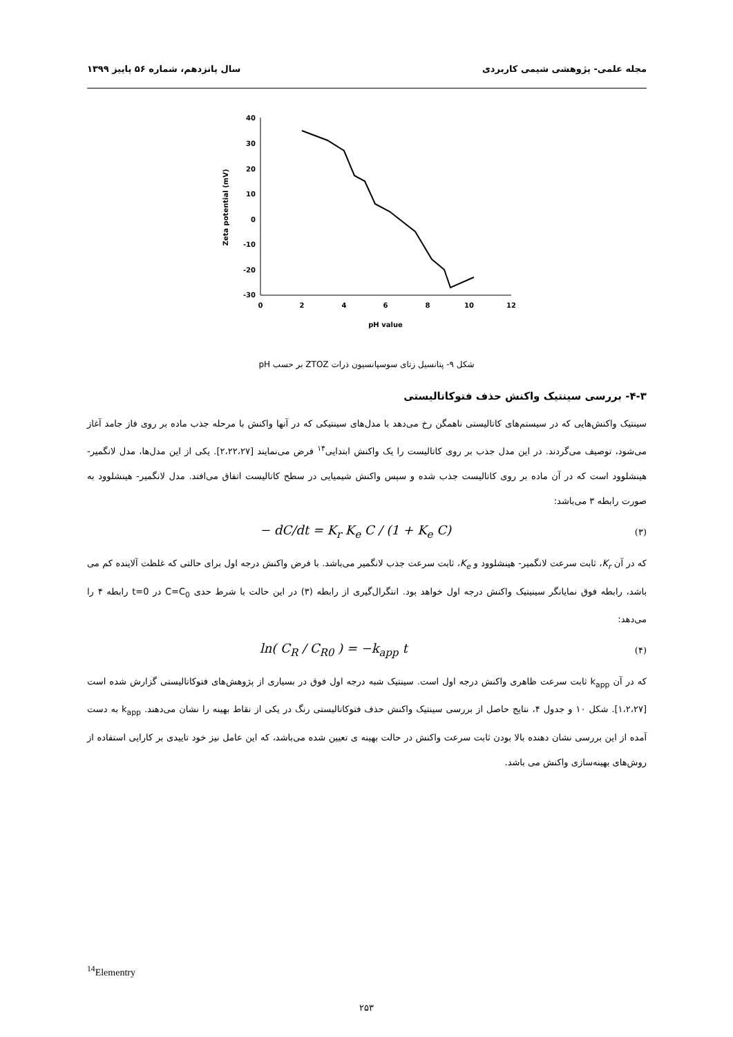مجله علمی- پژوهشی شیمی کاربردی سال پانزدهم، شماره ۵۶ پاییز ۱۳۹۹
40
30
20
10
0
-10
-20
-30
0
2
4
6
8
10
12
pH value
Zeta potential (mV)
شکل ۹- پتانسیل زتای سوسپانسیون ذرات ZTOZ بر حسب pH
۴-۳- بررسی سینتیک واکنش حذف فتوکاتالیستی
سینتیک واکنش‌هایی که در سیستم‌های کاتالیستی ناهمگن رخ می‌دهد با مدل‌های سینتیکی که در آنها واکنش با مرحله جذب ماده بر روی فاز جامد آغاز می‌شود، توصیف می‌گردند. در این مدل جذب بر روی کاتالیست را یک واکنش ابتدایی<sup>۱۴</sup> فرض می‌نمایند [۲،۲۲،۲۷]. یکی از این مدل‌ها، مدل لانگمیر- هینشلوود است که در آن ماده بر روی کاتالیست جذب شده و سپس واکنش شیمیایی در سطح کاتالیست اتفاق می‌افتد. مدل لانگمیر- هینشلوود به صورت رابطه ۳ می‌باشد:
− dC/dt = K<sub>r</sub> K<sub>e</sub> C / (1 + K<sub>e</sub> C) (۳)
که در آن K<sub>r</sub>، ثابت سرعت لانگمیر- هینشلوود و K<sub>e</sub>، ثابت سرعت جذب لانگمیر می‌باشد. با فرض واکنش درجه اول برای حالتی که غلظت آلاینده کم می باشد، رابطه فوق نمایانگر سینیتیک واکنش درجه اول خواهد بود. انتگرال‌گیری از رابطه (۳) در این حالت با شرط حدی C=C<sub>0</sub> در t=0 رابطه ۴ را می‌دهد:
ln( C<sub>R</sub> / C<sub>R0</sub> ) = −k<sub>app</sub> t (۴)
که در آن k<sub>app</sub> ثابت سرعت ظاهری واکنش درجه اول است. سینتیک شبه درجه اول فوق در بسیاری از پژوهش‌های فتوکاتالیستی گزارش شده است [۱،۲،۲۷]. شکل ۱۰ و جدول ۴، نتایج حاصل از بررسی سینتیک واکنش حذف فتوکاتالیستی رنگ در یکی از نقاط بهینه را نشان می‌دهند. k<sub>app</sub> به دست آمده از این بررسی نشان دهنده بالا بودن ثابت سرعت واکنش در حالت بهینه ی تعیین شده می‌باشد، که این عامل نیز خود تاییدی بر کارایی استفاده از روش‌های بهینه‌سازی واکنش می باشد.
<sup>14</sup> Elementry
۲۵۳